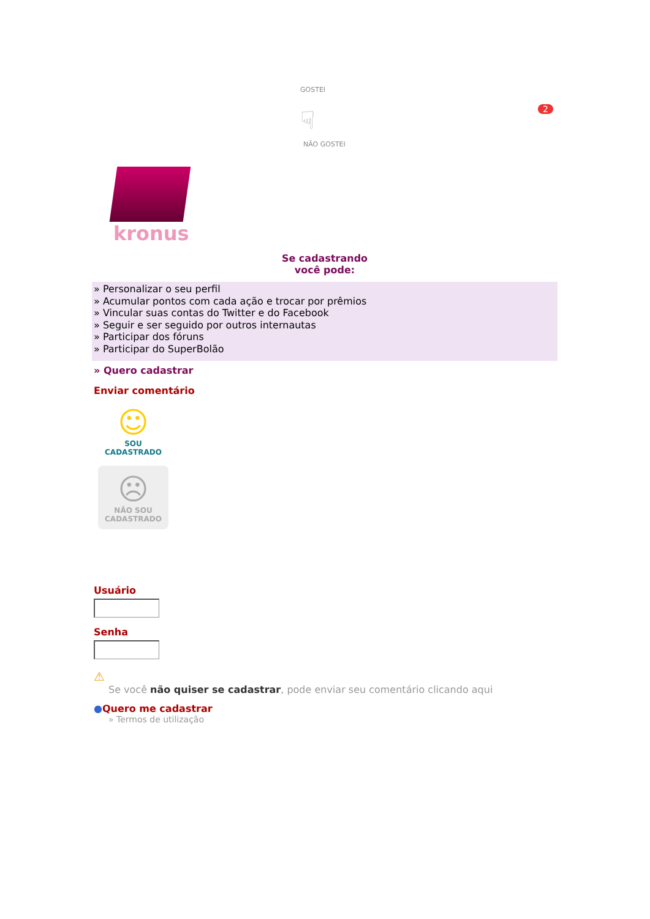2
GOSTEI
☟
NÃO GOSTEI
kronus
Se cadastrando
você pode:
» Personalizar o seu perfil
» Acumular pontos com cada ação e trocar por prêmios
» Vincular suas contas do Twitter e do Facebook
» Seguir e ser seguido por outros internautas
» Participar dos fóruns
» Participar do SuperBolão
» Quero cadastrar
Enviar comentário
☺
SOU
CADASTRADO
☹
NÃO SOU
CADASTRADO
Usuário
Senha
⚠
Se você não quiser se cadastrar, pode enviar seu comentário clicando aqui
●Quero me cadastrar
» Termos de utilização